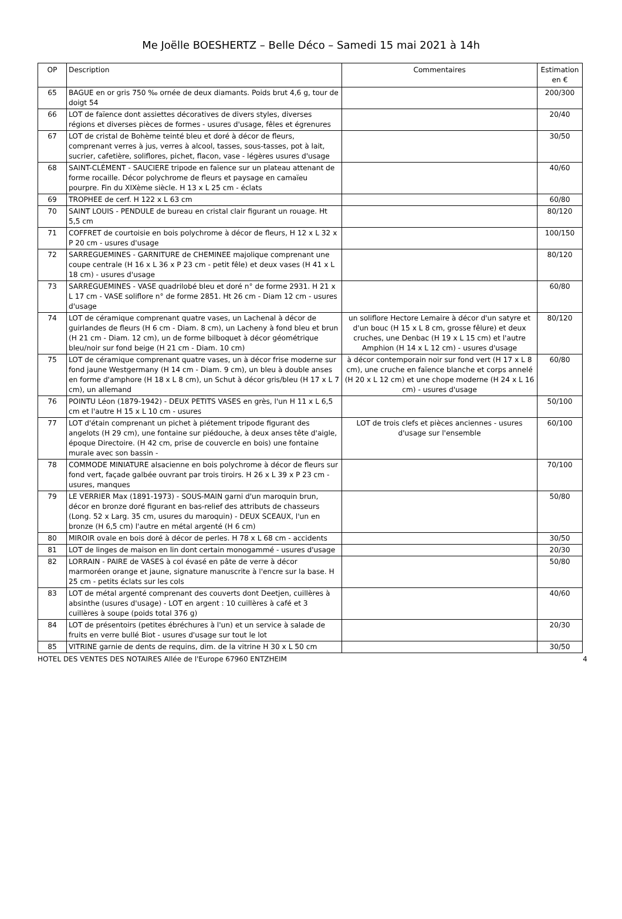Me Joëlle BOESHERTZ – Belle Déco – Samedi 15 mai 2021 à 14h
| OP | Description | Commentaires | Estimation en € |
| --- | --- | --- | --- |
| 65 | BAGUE en or gris 750 ‰ ornée de deux diamants. Poids brut 4,6 g, tour de doigt 54 | | 200/300 |
| 66 | LOT de faïence dont assiettes décoratives de divers styles, diverses régions et diverses pièces de formes - usures d'usage, fêles et égrenures | | 20/40 |
| 67 | LOT de cristal de Bohème teinté bleu et doré à décor de fleurs, comprenant verres à jus, verres à alcool, tasses, sous-tasses, pot à lait, sucrier, cafetière, soliflores, pichet, flacon, vase - légères usures d'usage | | 30/50 |
| 68 | SAINT-CLÉMENT - SAUCIERE tripode en faïence sur un plateau attenant de forme rocaille. Décor polychrome de fleurs et paysage en camaïeu pourpre. Fin du XIXème siècle. H 13 x L 25 cm - éclats | | 40/60 |
| 69 | TROPHEE de cerf. H 122 x L 63 cm | | 60/80 |
| 70 | SAINT LOUIS - PENDULE de bureau en cristal clair figurant un rouage. Ht 5,5 cm | | 80/120 |
| 71 | COFFRET de courtoisie en bois polychrome à décor de fleurs, H 12 x L 32 x P 20 cm - usures d'usage | | 100/150 |
| 72 | SARREGUEMINES - GARNITURE de CHEMINEE majolique comprenant une coupe centrale (H 16 x L 36 x P 23 cm - petit fêle) et deux vases (H 41 x L 18 cm) - usures d'usage | | 80/120 |
| 73 | SARREGUEMINES - VASE quadrilobé bleu et doré n° de forme 2931. H 21 x L 17 cm - VASE soliflore n° de forme 2851. Ht 26 cm - Diam 12 cm - usures d'usage | | 60/80 |
| 74 | LOT de céramique comprenant quatre vases, un Lachenal à décor de guirlandes de fleurs (H 6 cm - Diam. 8 cm), un Lacheny à fond bleu et brun (H 21 cm - Diam. 12 cm), un de forme bilboquet à décor géométrique bleu/noir sur fond beige (H 21 cm - Diam. 10 cm) | un soliflore Hectore Lemaire à décor d'un satyre et d'un bouc (H 15 x L 8 cm, grosse fêlure) et deux cruches, une Denbac (H 19 x L 15 cm) et l'autre Amphion (H 14 x L 12 cm) - usures d'usage | 80/120 |
| 75 | LOT de céramique comprenant quatre vases, un à décor frise moderne sur fond jaune Westgermany (H 14 cm - Diam. 9 cm), un bleu à double anses en forme d'amphore (H 18 x L 8 cm), un Schut à décor gris/bleu (H 17 x L 7 cm), un allemand | à décor contemporain noir sur fond vert (H 17 x L 8 cm), une cruche en faïence blanche et corps annelé (H 20 x L 12 cm) et une chope moderne (H 24 x L 16 cm) - usures d'usage | 60/80 |
| 76 | POINTU Léon (1879-1942) - DEUX PETITS VASES en grès, l'un H 11 x L 6,5 cm et l'autre H 15 x L 10 cm - usures | | 50/100 |
| 77 | LOT d'étain comprenant un pichet à piétement tripode figurant des angelots (H 29 cm), une fontaine sur piédouche, à deux anses tête d'aigle, époque Directoire. (H 42 cm, prise de couvercle en bois) une fontaine murale avec son bassin - | LOT de trois clefs et pièces anciennes - usures d'usage sur l'ensemble | 60/100 |
| 78 | COMMODE MINIATURE alsacienne en bois polychrome à décor de fleurs sur fond vert, façade galbée ouvrant par trois tiroirs. H 26 x L 39 x P 23 cm - usures, manques | | 70/100 |
| 79 | LE VERRIER Max (1891-1973) - SOUS-MAIN garni d'un maroquin brun, décor en bronze doré figurant en bas-relief des attributs de chasseurs (Long. 52 x Larg. 35 cm, usures du maroquin) - DEUX SCEAUX, l'un en bronze (H 6,5 cm) l'autre en métal argenté (H 6 cm) | | 50/80 |
| 80 | MIROIR ovale en bois doré à décor de perles. H 78 x L 68 cm - accidents | | 30/50 |
| 81 | LOT de linges de maison en lin dont certain monogammé - usures d'usage | | 20/30 |
| 82 | LORRAIN - PAIRE de VASES à col évasé en pâte de verre à décor marmoréen orange et jaune, signature manuscrite à l'encre sur la base. H 25 cm - petits éclats sur les cols | | 50/80 |
| 83 | LOT de métal argenté comprenant des couverts dont Deetjen, cuillères à absinthe (usures d'usage) - LOT en argent : 10 cuillères à café et 3 cuillères à soupe (poids total 376 g) | | 40/60 |
| 84 | LOT de présentoirs (petites ébréchures à l'un) et un service à salade de fruits en verre bullé Biot - usures d'usage sur tout le lot | | 20/30 |
| 85 | VITRINE garnie de dents de requins, dim. de la vitrine H 30 x L 50 cm | | 30/50 |
HOTEL DES VENTES DES NOTAIRES Allée de l'Europe 67960 ENTZHEIM 4